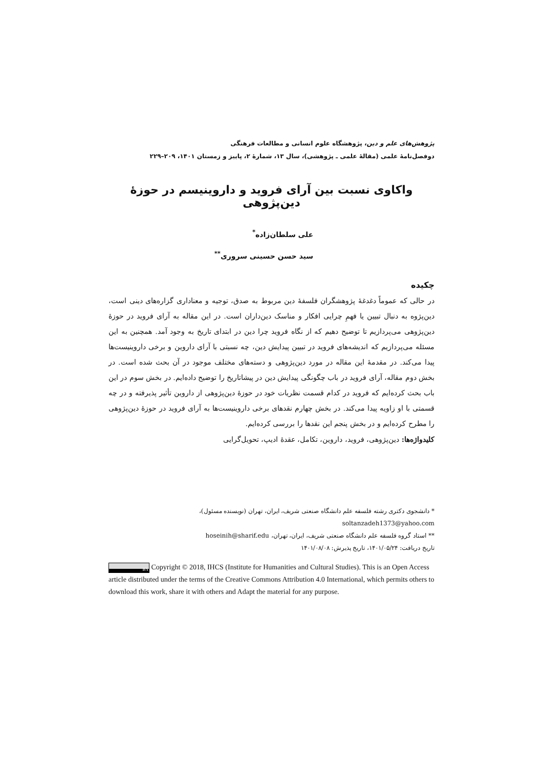پژوهش‌های علم و دین، پژوهشگاه علوم انسانی و مطالعات فرهنگی
دوفصل‌نامهٔ علمی (مقالهٔ علمی ـ پژوهشی)، سال ۱۳، شمارهٔ ۲، پاییز و زمستان ۱۴۰۱، ۲۰۹–۲۲۹
واکاوی نسبت بین آرای فروید و داروینیسم در حوزهٔ دین‌پژوهی
علی سلطان‌زاده<sup>*</sup>
سید حسن حسینی سروری<sup>**</sup>
چکیده
در حالی که عموماً دغدغهٔ پژوهشگران فلسفهٔ دین مربوط به صدق، توجیه و معناداری گزاره‌های دینی است، دین‌پژوه به دنبال تبیین یا فهمِ چرایی افکار و مناسک دین‌داران است. در این مقاله به آرای فروید در حوزهٔ دین‌پژوهی می‌پردازیم تا توضیح دهیم که از نگاه فروید چرا دین در ابتدای تاریخ به وجود آمد. همچنین به این مسئله می‌پردازیم که اندیشه‌های فروید در تبیین پیدایش دین، چه نسبتی با آرای داروین و برخی داروینیست‌ها پیدا می‌کند. در مقدمهٔ این مقاله در مورد دین‌پژوهی و دسته‌های مختلف موجود در آن بحث شده است. در بخش دوم مقاله، آرای فروید در باب چگونگی پیدایش دین در پیشاتاریخ را توضیح داده‌ایم. در بخش سوم در این باب بحث کرده‌ایم که فروید در کدام قسمت نظریات خود در حوزهٔ دین‌پژوهی از داروین تأثیر پذیرفته و در چه قسمتی با او زاویه پیدا می‌کند. در بخش چهارم نقدهای برخی داروینیست‌ها به آرای فروید در حوزهٔ دین‌پژوهی را مطرح کرده‌ایم و در بخش پنجم این نقدها را بررسی کرده‌ایم.
کلیدواژه‌ها: دین‌پژوهی، فروید، داروین، تکامل، عقدهٔ ادیپ، تحویل‌گرایی
* دانشجوی دکتری رشته فلسفه علم دانشگاه صنعتی شریف، ایران، تهران (نویسنده مسئول)، soltanzadeh1373@yahoo.com
** استاد گروه فلسفه علم دانشگاه صنعتی شریف، ایران، تهران، hoseinih@sharif.edu
تاریخ دریافت: ۱۴۰۱/۰۵/۲۴، تاریخ پذیرش: ۱۴۰۱/۰۸/۰۸
BY Copyright © 2018, IHCS (Institute for Humanities and Cultural Studies). This is an Open Access article distributed under the terms of the Creative Commons Attribution 4.0 International, which permits others to download this work, share it with others and Adapt the material for any purpose.